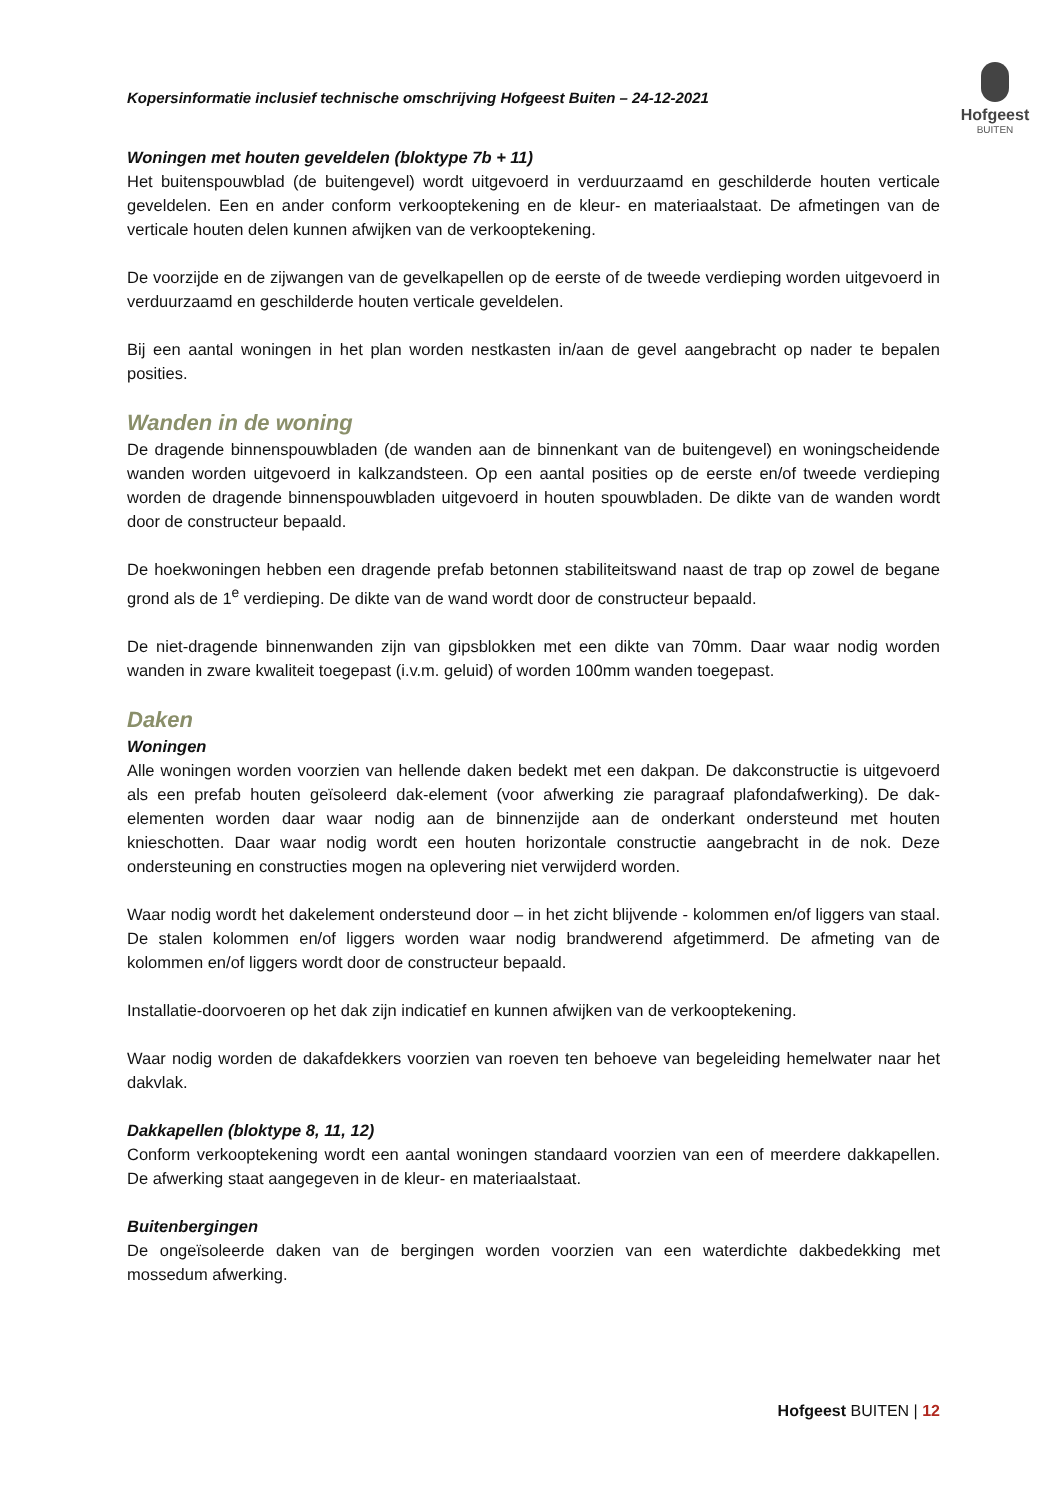Kopersinformatie inclusief technische omschrijving Hofgeest Buiten – 24-12-2021
Hofgeest
BUITEN
Woningen met houten geveldelen (bloktype 7b + 11)
Het buitenspouwblad (de buitengevel) wordt uitgevoerd in verduurzaamd en geschilderde houten verticale geveldelen. Een en ander conform verkooptekening en de kleur- en materiaalstaat. De afmetingen van de verticale houten delen kunnen afwijken van de verkooptekening.
De voorzijde en de zijwangen van de gevelkapellen op de eerste of de tweede verdieping worden uitgevoerd in verduurzaamd en geschilderde houten verticale geveldelen.
Bij een aantal woningen in het plan worden nestkasten in/aan de gevel aangebracht op nader te bepalen posities.
Wanden in de woning
De dragende binnenspouwbladen (de wanden aan de binnenkant van de buitengevel) en woningscheidende wanden worden uitgevoerd in kalkzandsteen. Op een aantal posities op de eerste en/of tweede verdieping worden de dragende binnenspouwbladen uitgevoerd in houten spouwbladen. De dikte van de wanden wordt door de constructeur bepaald.
De hoekwoningen hebben een dragende prefab betonnen stabiliteitswand naast de trap op zowel de begane grond als de 1<sup>e</sup> verdieping. De dikte van de wand wordt door de constructeur bepaald.
De niet-dragende binnenwanden zijn van gipsblokken met een dikte van 70mm. Daar waar nodig worden wanden in zware kwaliteit toegepast (i.v.m. geluid) of worden 100mm wanden toegepast.
Daken
Woningen
Alle woningen worden voorzien van hellende daken bedekt met een dakpan. De dakconstructie is uitgevoerd als een prefab houten geïsoleerd dak-element (voor afwerking zie paragraaf plafondafwerking). De dak-elementen worden daar waar nodig aan de binnenzijde aan de onderkant ondersteund met houten knieschotten. Daar waar nodig wordt een houten horizontale constructie aangebracht in de nok. Deze ondersteuning en constructies mogen na oplevering niet verwijderd worden.
Waar nodig wordt het dakelement ondersteund door – in het zicht blijvende - kolommen en/of liggers van staal. De stalen kolommen en/of liggers worden waar nodig brandwerend afgetimmerd. De afmeting van de kolommen en/of liggers wordt door de constructeur bepaald.
Installatie-doorvoeren op het dak zijn indicatief en kunnen afwijken van de verkooptekening.
Waar nodig worden de dakafdekkers voorzien van roeven ten behoeve van begeleiding hemelwater naar het dakvlak.
Dakkapellen (bloktype 8, 11, 12)
Conform verkooptekening wordt een aantal woningen standaard voorzien van een of meerdere dakkapellen. De afwerking staat aangegeven in de kleur- en materiaalstaat.
Buitenbergingen
De ongeïsoleerde daken van de bergingen worden voorzien van een waterdichte dakbedekking met mossedum afwerking.
Hofgeest BUITEN | 12